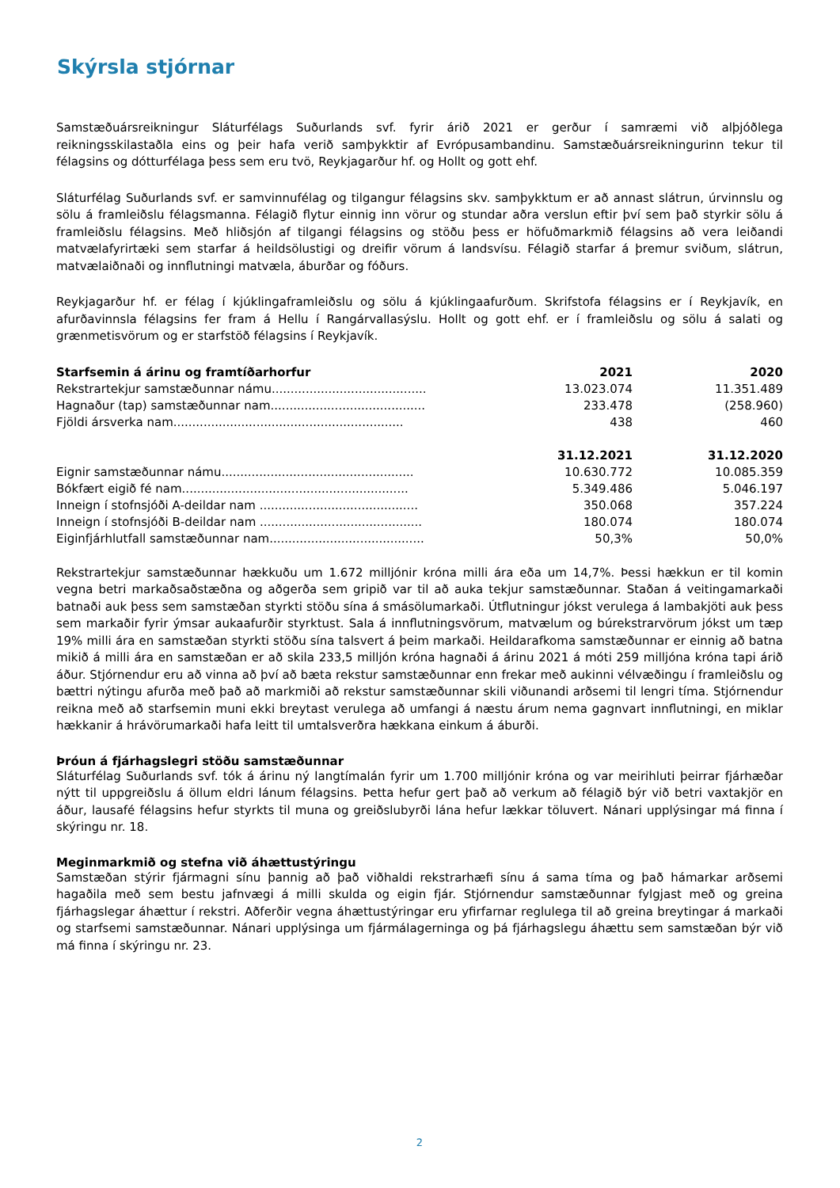Skýrsla stjórnar
Samstæðuársreikningur Sláturfélags Suðurlands svf. fyrir árið 2021 er gerður í samræmi við alþjóðlega reikningsskilastaðla eins og þeir hafa verið samþykktir af Evrópusambandinu. Samstæðuársreikningurinn tekur til félagsins og dótturfélaga þess sem eru tvö, Reykjagarður hf. og Hollt og gott ehf.
Sláturfélag Suðurlands svf. er samvinnufélag og tilgangur félagsins skv. samþykktum er að annast slátrun, úrvinnslu og sölu á framleiðslu félagsmanna. Félagið flytur einnig inn vörur og stundar aðra verslun eftir því sem það styrkir sölu á framleiðslu félagsins. Með hliðsjón af tilgangi félagsins og stöðu þess er höfuðmarkmið félagsins að vera leiðandi matvælafyrirtæki sem starfar á heildsölustigi og dreifir vörum á landsvísu. Félagið starfar á þremur sviðum, slátrun, matvælaiðnaði og innflutningi matvæla, áburðar og fóðurs.
Reykjagarður hf. er félag í kjúklingaframleiðslu og sölu á kjúklingaafurðum. Skrifstofa félagsins er í Reykjavík, en afurðavinnsla félagsins fer fram á Hellu í Rangárvallasýslu. Hollt og gott ehf. er í framleiðslu og sölu á salati og grænmetisvörum og er starfstöð félagsins í Reykjavík.
| Starfsemin á árinu og framtíðarhorfur | 2021 | 2020 |
| --- | --- | --- |
| Rekstrartekjur samstæðunnar námu......................................... | 13.023.074 | 11.351.489 |
| Hagnaður (tap) samstæðunnar nam......................................... | 233.478 | (258.960) |
| Fjöldi ársverka nam............................................................. | 438 | 460 |
| | 31.12.2021 | 31.12.2020 |
| Eignir samstæðunnar námu................................................... | 10.630.772 | 10.085.359 |
| Bókfært eigið fé nam............................................................ | 5.349.486 | 5.046.197 |
| Inneign í stofnsjóði A-deildar nam .......................................... | 350.068 | 357.224 |
| Inneign í stofnsjóði B-deildar nam ........................................... | 180.074 | 180.074 |
| Eiginfjárhlutfall samstæðunnar nam......................................... | 50,3% | 50,0% |
Rekstrartekjur samstæðunnar hækkuðu um 1.672 milljónir króna milli ára eða um 14,7%. Þessi hækkun er til komin vegna betri markaðsaðstæðna og aðgerða sem gripið var til að auka tekjur samstæðunnar. Staðan á veitingamarkaði batnaði auk þess sem samstæðan styrkti stöðu sína á smásölumarkaði. Útflutningur jókst verulega á lambakjöti auk þess sem markaðir fyrir ýmsar aukaafurðir styrktust. Sala á innflutningsvörum, matvælum og búrekstrarvörum jókst um tæp 19% milli ára en samstæðan styrkti stöðu sína talsvert á þeim markaði. Heildarafkoma samstæðunnar er einnig að batna mikið á milli ára en samstæðan er að skila 233,5 milljón króna hagnaði á árinu 2021 á móti 259 milljóna króna tapi árið áður. Stjórnendur eru að vinna að því að bæta rekstur samstæðunnar enn frekar með aukinni vélvæðingu í framleiðslu og bættri nýtingu afurða með það að markmiði að rekstur samstæðunnar skili viðunandi arðsemi til lengri tíma. Stjórnendur reikna með að starfsemin muni ekki breytast verulega að umfangi á næstu árum nema gagnvart innflutningi, en miklar hækkanir á hrávörumarkaði hafa leitt til umtalsverðra hækkana einkum á áburði.
Þróun á fjárhagslegri stöðu samstæðunnar
Sláturfélag Suðurlands svf. tók á árinu ný langtímalán fyrir um 1.700 milljónir króna og var meirihluti þeirrar fjárhæðar nýtt til uppgreiðslu á öllum eldri lánum félagsins. Þetta hefur gert það að verkum að félagið býr við betri vaxtakjör en áður, lausafé félagsins hefur styrkts til muna og greiðslubyrði lána hefur lækkar töluvert. Nánari upplýsingar má finna í skýringu nr. 18.
Meginmarkmið og stefna við áhættustýringu
Samstæðan stýrir fjármagni sínu þannig að það viðhaldi rekstrarhæfi sínu á sama tíma og það hámarkar arðsemi hagaðila með sem bestu jafnvægi á milli skulda og eigin fjár. Stjórnendur samstæðunnar fylgjast með og greina fjárhagslegar áhættur í rekstri. Aðferðir vegna áhættustýringar eru yfirfarnar reglulega til að greina breytingar á markaði og starfsemi samstæðunnar. Nánari upplýsinga um fjármálagerninga og þá fjárhagslegu áhættu sem samstæðan býr við má finna í skýringu nr. 23.
2